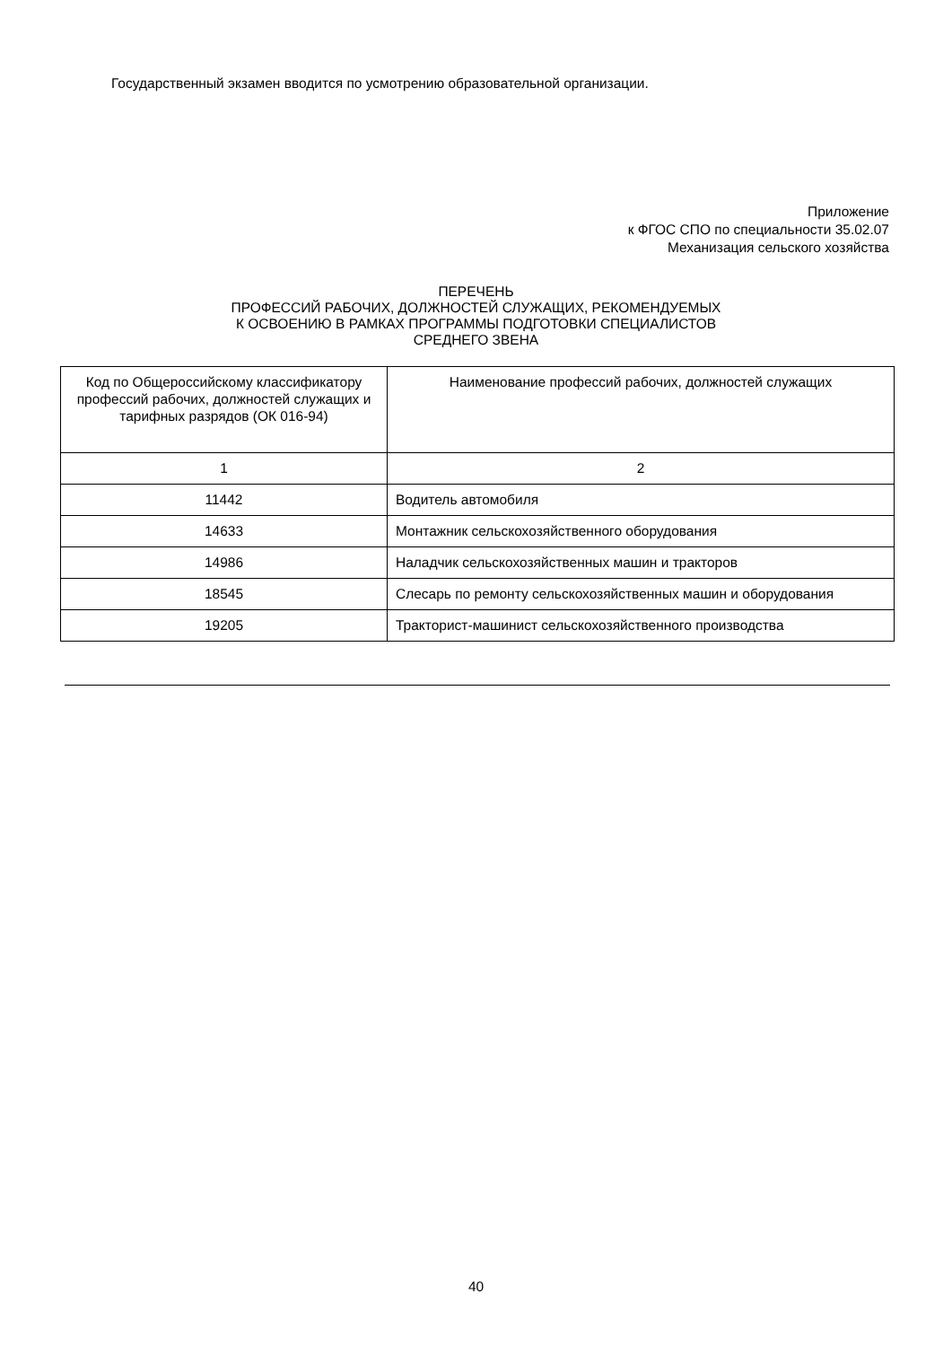Государственный экзамен вводится по усмотрению образовательной организации.
Приложение
к ФГОС СПО по специальности 35.02.07
Механизация сельского хозяйства
ПЕРЕЧЕНЬ
ПРОФЕССИЙ РАБОЧИХ, ДОЛЖНОСТЕЙ СЛУЖАЩИХ, РЕКОМЕНДУЕМЫХ
К ОСВОЕНИЮ В РАМКАХ ПРОГРАММЫ ПОДГОТОВКИ СПЕЦИАЛИСТОВ
СРЕДНЕГО ЗВЕНА
| Код по Общероссийскому классификатору профессий рабочих, должностей служащих и тарифных разрядов (ОК 016-94) | Наименование профессий рабочих, должностей служащих |
| --- | --- |
| 1 | 2 |
| 11442 | Водитель автомобиля |
| 14633 | Монтажник сельскохозяйственного оборудования |
| 14986 | Наладчик сельскохозяйственных машин и тракторов |
| 18545 | Слесарь по ремонту сельскохозяйственных машин и оборудования |
| 19205 | Тракторист-машинист сельскохозяйственного производства |
40